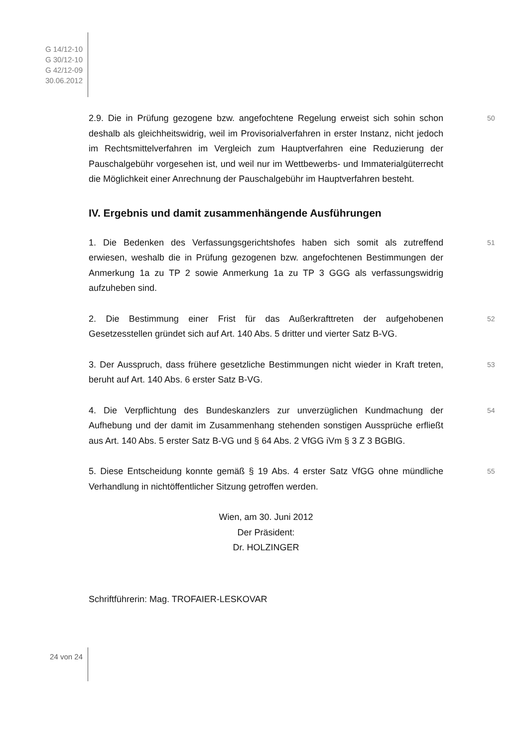G 14/12-10
G 30/12-10
G 42/12-09
30.06.2012
2.9. Die in Prüfung gezogene bzw. angefochtene Regelung erweist sich sohin schon deshalb als gleichheitswidrig, weil im Provisorialverfahren in erster Instanz, nicht jedoch im Rechtsmittelverfahren im Vergleich zum Hauptverfahren eine Reduzierung der Pauschalgebühr vorgesehen ist, und weil nur im Wettbewerbs- und Immaterialgüterrecht die Möglichkeit einer Anrechnung der Pauschalgebühr im Hauptverfahren besteht.
50
IV. Ergebnis und damit zusammenhängende Ausführungen
1. Die Bedenken des Verfassungsgerichtshofes haben sich somit als zutreffend erwiesen, weshalb die in Prüfung gezogenen bzw. angefochtenen Bestimmungen der Anmerkung 1a zu TP 2 sowie Anmerkung 1a zu TP 3 GGG als verfassungswidrig aufzuheben sind.
51
2. Die Bestimmung einer Frist für das Außerkrafttreten der aufgehobenen Gesetzesstellen gründet sich auf Art. 140 Abs. 5 dritter und vierter Satz B-VG.
52
3. Der Ausspruch, dass frühere gesetzliche Bestimmungen nicht wieder in Kraft treten, beruht auf Art. 140 Abs. 6 erster Satz B-VG.
53
4. Die Verpflichtung des Bundeskanzlers zur unverzüglichen Kundmachung der Aufhebung und der damit im Zusammenhang stehenden sonstigen Aussprüche erfließt aus Art. 140 Abs. 5 erster Satz B-VG und § 64 Abs. 2 VfGG iVm § 3 Z 3 BGBlG.
54
5. Diese Entscheidung konnte gemäß § 19 Abs. 4 erster Satz VfGG ohne mündliche Verhandlung in nichtöffentlicher Sitzung getroffen werden.
55
Wien, am 30. Juni 2012
Der Präsident:
Dr. HOLZINGER
Schriftführerin: Mag. TROFAIER-LESKOVAR
24 von 24